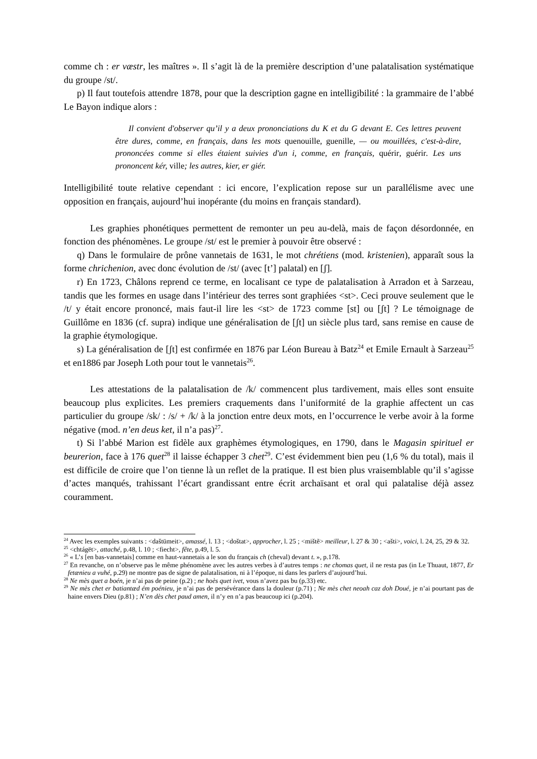comme ch : er væstr, les maîtres ». Il s’agit là de la première description d’une palatalisation systématique du groupe /st/.
p) Il faut toutefois attendre 1878, pour que la description gagne en intelligibilité : la grammaire de l’abbé Le Bayon indique alors :
Il convient d'observer qu’il y a deux prononciations du K et du G devant E. Ces lettres peuvent être dures, comme, en français, dans les mots quenouille, guenille, — ou mouillées, c'est-à-dire, prononcées comme si elles étaient suivies d'un i, comme, en français, quérir, guérir. Les uns prononcent kér, ville; les autres, kier, er giér.
Intelligibilité toute relative cependant : ici encore, l’explication repose sur un parallélisme avec une opposition en français, aujourd’hui inopérante (du moins en français standard).
Les graphies phonétiques permettent de remonter un peu au-delà, mais de façon désordonnée, en fonction des phénomènes. Le groupe /st/ est le premier à pouvoir être observé :
q) Dans le formulaire de prône vannetais de 1631, le mot chrétiens (mod. kristenien), apparaît sous la forme chrichenion, avec donc évolution de /st/ (avec [t’] palatal) en [ʃ].
r) En 1723, Châlons reprend ce terme, en localisant ce type de palatalisation à Arradon et à Sarzeau, tandis que les formes en usage dans l’intérieur des terres sont graphiées <st>. Ceci prouve seulement que le /t/ y était encore prononcé, mais faut-il lire les <st> de 1723 comme [st] ou [ʃt] ? Le témoignage de Guillôme en 1836 (cf. supra) indique une généralisation de [ʃt] un siècle plus tard, sans remise en cause de la graphie étymologique.
s) La généralisation de [ʃt] est confirmée en 1876 par Léon Bureau à Batz<sup>24</sup> et Emile Ernault à Sarzeau<sup>25</sup> et en1886 par Joseph Loth pour tout le vannetais<sup>26</sup>.
Les attestations de la palatalisation de /k/ commencent plus tardivement, mais elles sont ensuite beaucoup plus explicites. Les premiers craquements dans l’uniformité de la graphie affectent un cas particulier du groupe /sk/ : /s/ + /k/ à la jonction entre deux mots, en l’occurrence le verbe avoir à la forme négative (mod. n’en deus ket, il n’a pas)<sup>27</sup>.
t) Si l’abbé Marion est fidèle aux graphèmes étymologiques, en 1790, dans le Magasin spirituel er beurerion, face à 176 quet<sup>28</sup> il laisse échapper 3 chet<sup>29</sup>. C’est évidemment bien peu (1,6 % du total), mais il est difficile de croire que l’on tienne là un reflet de la pratique. Il est bien plus vraisemblable qu’il s’agisse d’actes manqués, trahissant l’écart grandissant entre écrit archaïsant et oral qui palatalise déjà assez couramment.
<sup>24</sup> Avec les exemples suivants : <daštümeit>, amassé, l. 13 ; <doštat>, approcher, l. 25 ; <mištẽ> meilleur, l. 27 & 30 ; <ašti>, voici, l. 24, 25, 29 & 32.
<sup>25</sup> <chtágët>, attaché, p.48, l. 10 ; <fiecht>, fête, p.49, l. 5.
<sup>26</sup> « L’s [en bas-vannetais] comme en haut-vannetais a le son du français ch (cheval) devant t. », p.178.
<sup>27</sup> En revanche, on n’observe pas le même phénomène avec les autres verbes à d’autres temps : ne chomas quet, il ne resta pas (in Le Thuaut, 1877, Er fetænieu a vuhé, p.29) ne montre pas de signe de palatalisation, ni à l’époque, ni dans les parlers d’aujourd’hui.
<sup>28</sup> Ne mès quet a boén, je n’ai pas de peine (p.2) ; ne hoès quet ivet, vous n’avez pas bu (p.33) etc.
<sup>29</sup> Ne mès chet er batiantæd ém poénieu, je n’ai pas de persévérance dans la douleur (p.71) ; Ne mès chet neoah caz doh Doué, je n’ai pourtant pas de haine envers Dieu (p.81) ; N’en dès chet paud amen, il n’y en n’a pas beaucoup ici (p.204).